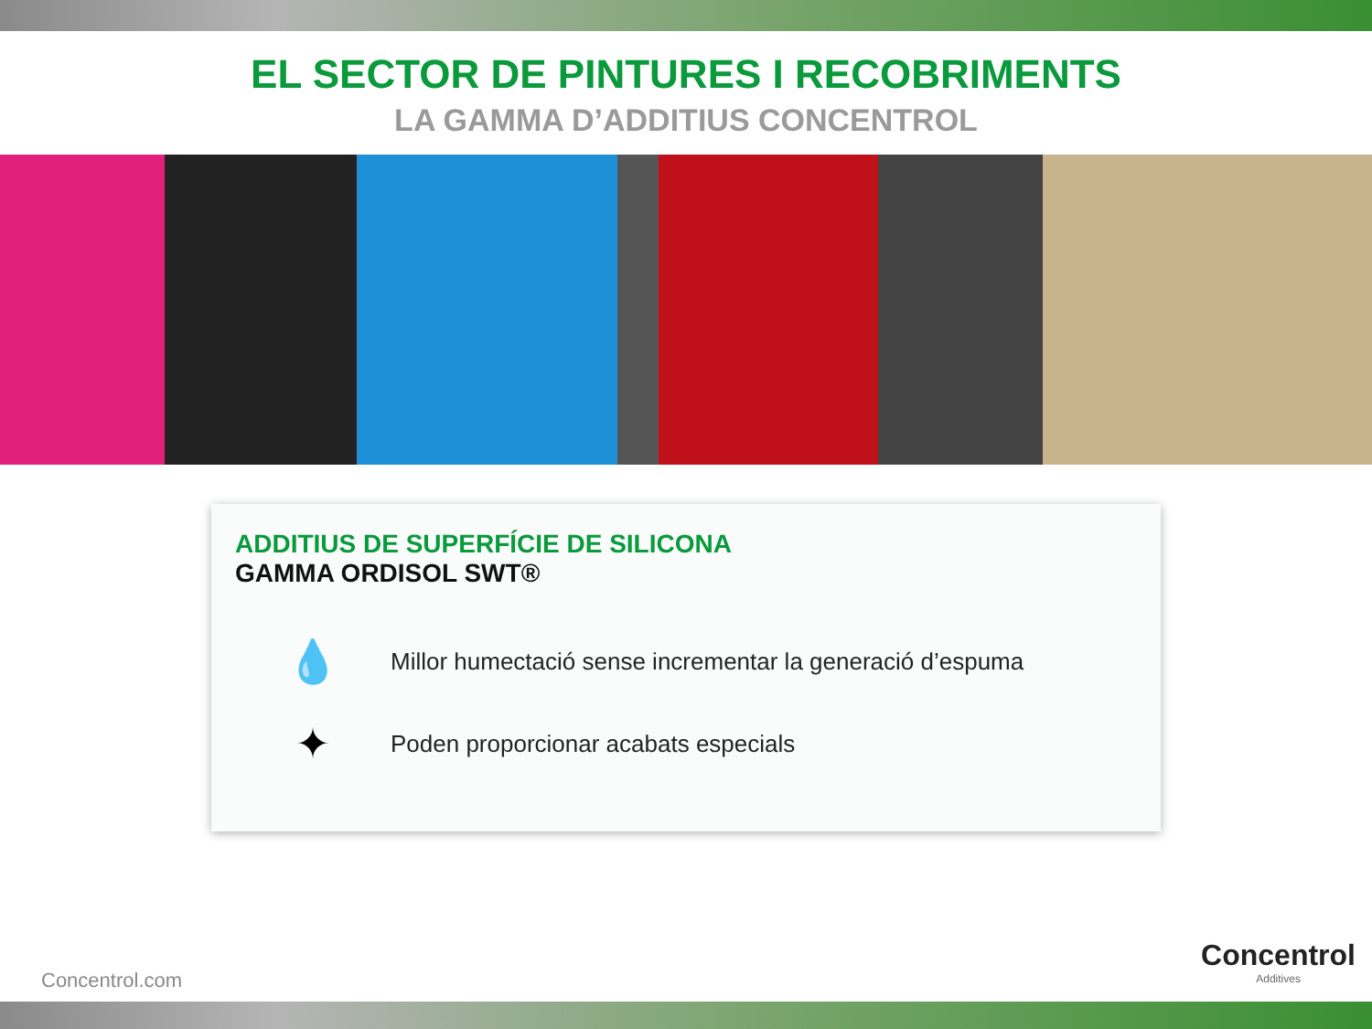EL SECTOR DE PINTURES I RECOBRIMENTS
LA GAMMA D’ADDITIUS CONCENTROL
ADDITIUS DE SUPERFÍCIE DE SILICONA
GAMMA ORDISOL SWT®
💧
Millor humectació sense incrementar la generació d’espuma
✦
Poden proporcionar acabats especials
Concentrol.com Concentrol
Additives